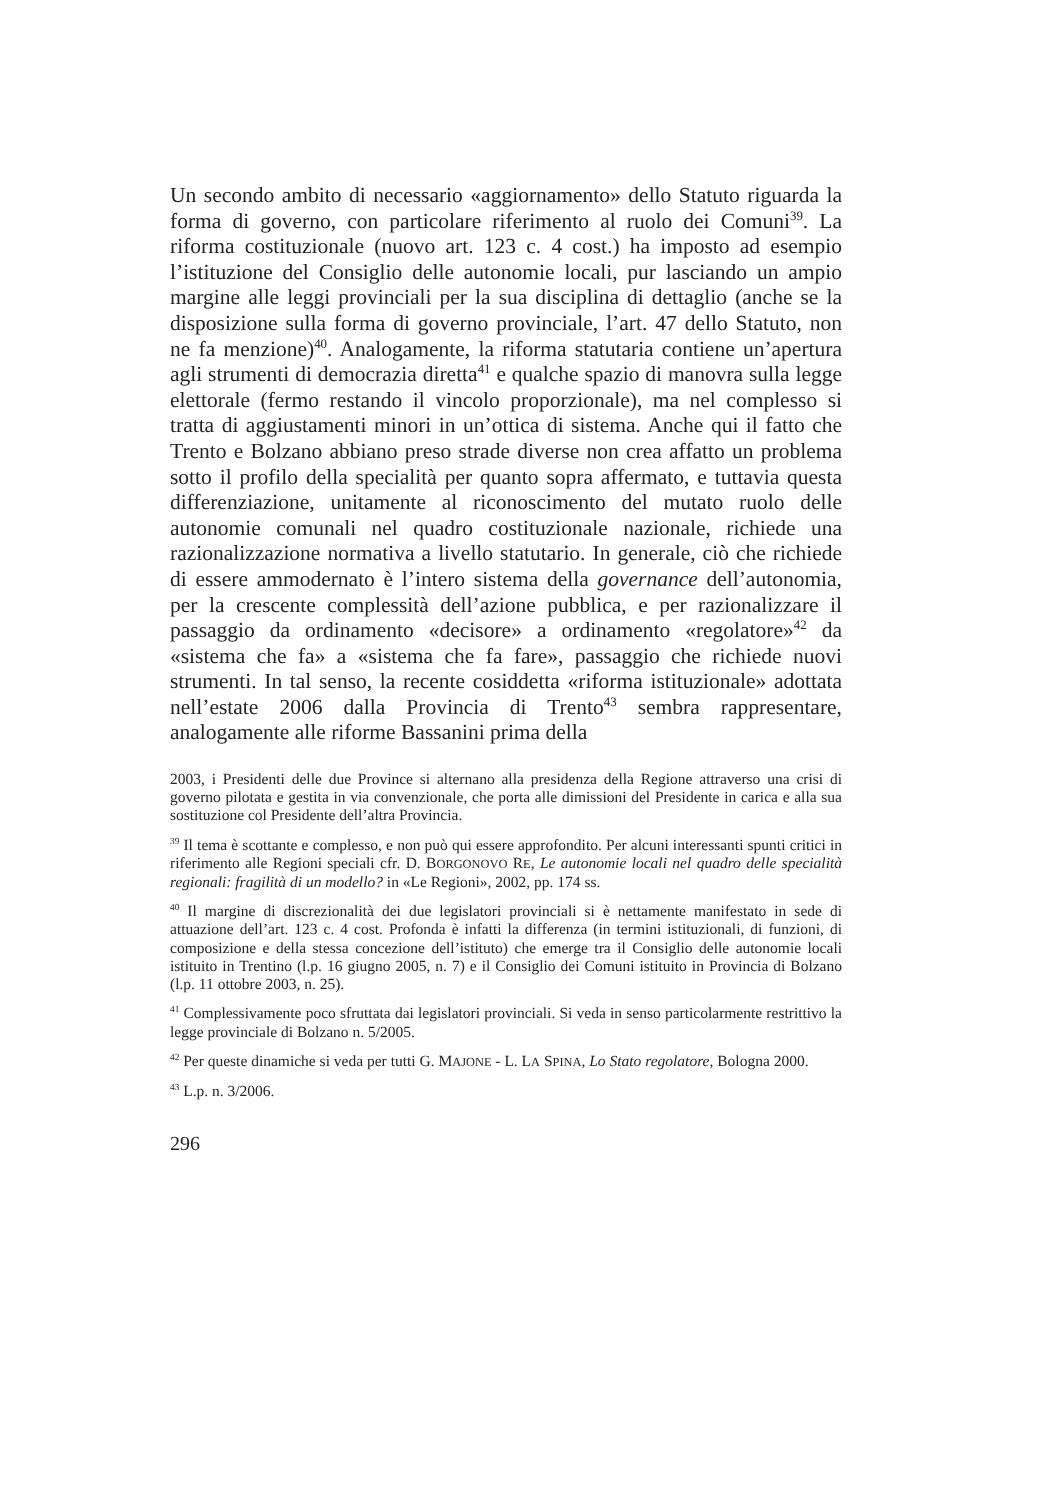Un secondo ambito di necessario «aggiornamento» dello Statuto riguarda la forma di governo, con particolare riferimento al ruolo dei Comuni<sup>39</sup>. La riforma costituzionale (nuovo art. 123 c. 4 cost.) ha imposto ad esempio l’istituzione del Consiglio delle autonomie locali, pur lasciando un ampio margine alle leggi provinciali per la sua disciplina di dettaglio (anche se la disposizione sulla forma di governo provinciale, l’art. 47 dello Statuto, non ne fa menzione)<sup>40</sup>. Analogamente, la riforma statutaria contiene un’apertura agli strumenti di democrazia diretta<sup>41</sup> e qualche spazio di manovra sulla legge elettorale (fermo restando il vincolo proporzionale), ma nel complesso si tratta di aggiustamenti minori in un’ottica di sistema. Anche qui il fatto che Trento e Bolzano abbiano preso strade diverse non crea affatto un problema sotto il profilo della specialità per quanto sopra affermato, e tuttavia questa differenziazione, unitamente al riconoscimento del mutato ruolo delle autonomie comunali nel quadro costituzionale nazionale, richiede una razionalizzazione normativa a livello statutario. In generale, ciò che richiede di essere ammodernato è l’intero sistema della governance dell’autonomia, per la crescente complessità dell’azione pubblica, e per razionalizzare il passaggio da ordinamento «decisore» a ordinamento «regolatore»<sup>42</sup> da «sistema che fa» a «sistema che fa fare», passaggio che richiede nuovi strumenti. In tal senso, la recente cosiddetta «riforma istituzionale» adottata nell’estate 2006 dalla Provincia di Trento<sup>43</sup> sembra rappresentare, analogamente alle riforme Bassanini prima della
2003, i Presidenti delle due Province si alternano alla presidenza della Regione attraverso una crisi di governo pilotata e gestita in via convenzionale, che porta alle dimissioni del Presidente in carica e alla sua sostituzione col Presidente dell’altra Provincia.
<sup>39</sup> Il tema è scottante e complesso, e non può qui essere approfondito. Per alcuni interessanti spunti critici in riferimento alle Regioni speciali cfr. D. BORGONOVO RE, Le autonomie locali nel quadro delle specialità regionali: fragilità di un modello? in «Le Regioni», 2002, pp. 174 ss.
<sup>40</sup> Il margine di discrezionalità dei due legislatori provinciali si è nettamente manifestato in sede di attuazione dell’art. 123 c. 4 cost. Profonda è infatti la differenza (in termini istituzionali, di funzioni, di composizione e della stessa concezione dell’istituto) che emerge tra il Consiglio delle autonomie locali istituito in Trentino (l.p. 16 giugno 2005, n. 7) e il Consiglio dei Comuni istituito in Provincia di Bolzano (l.p. 11 ottobre 2003, n. 25).
<sup>41</sup> Complessivamente poco sfruttata dai legislatori provinciali. Si veda in senso particolarmente restrittivo la legge provinciale di Bolzano n. 5/2005.
<sup>42</sup> Per queste dinamiche si veda per tutti G. MAJONE - L. LA SPINA, Lo Stato regolatore, Bologna 2000.
<sup>43</sup> L.p. n. 3/2006.
296